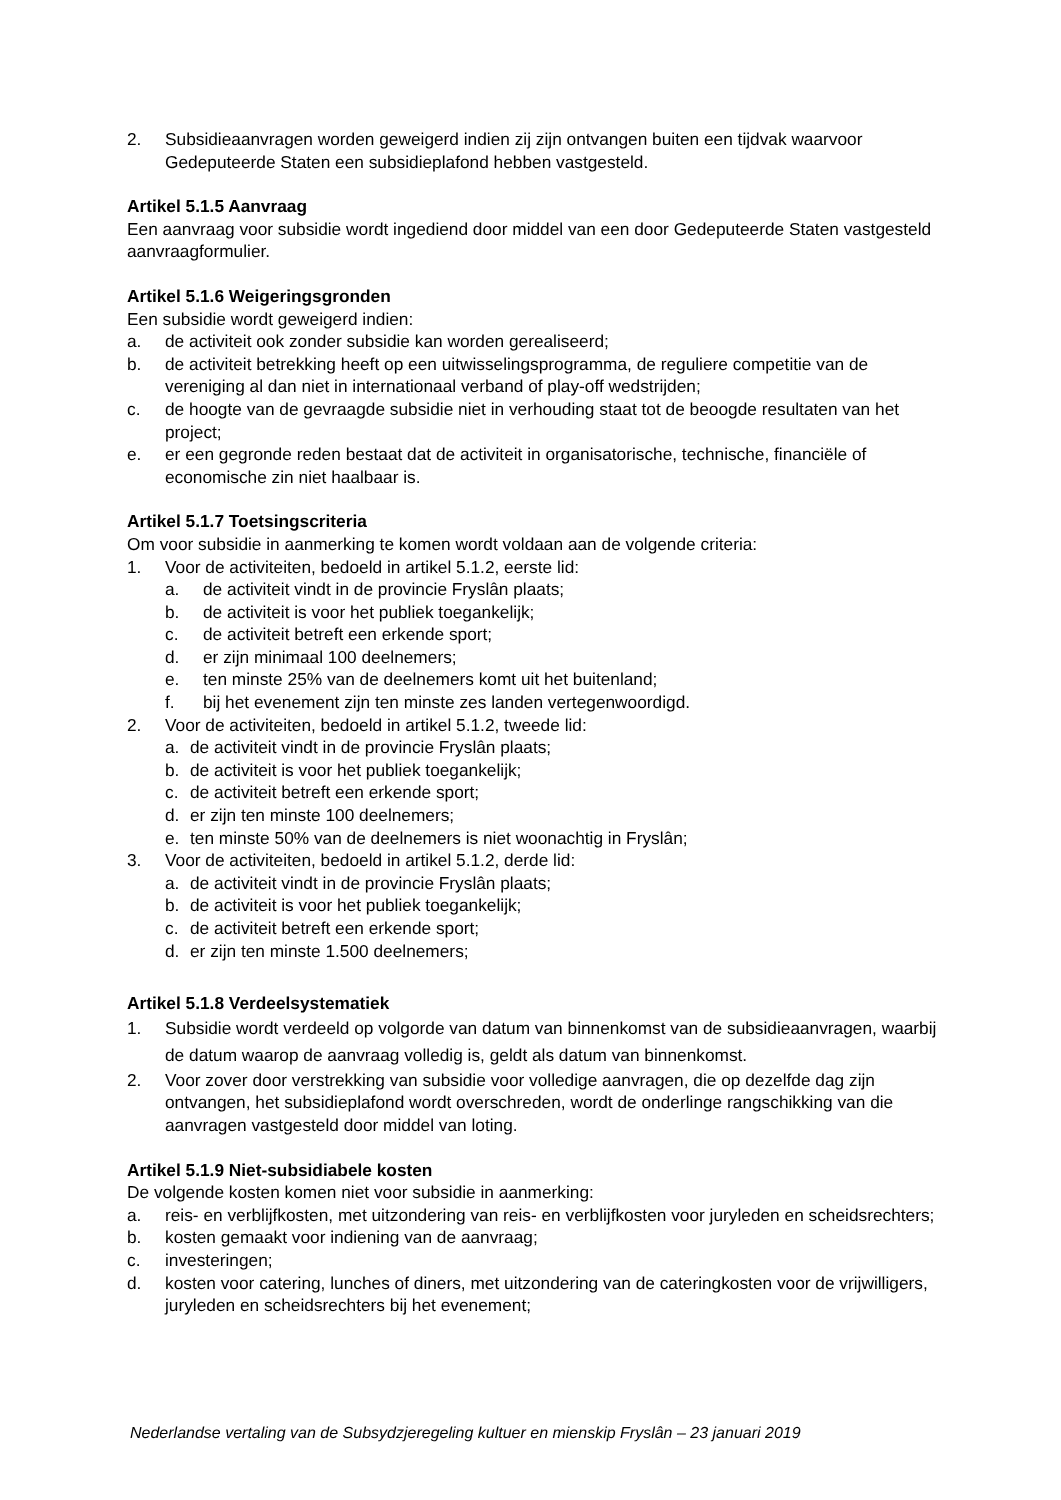2. Subsidieaanvragen worden geweigerd indien zij zijn ontvangen buiten een tijdvak waarvoor Gedeputeerde Staten een subsidieplafond hebben vastgesteld.
Artikel 5.1.5 Aanvraag
Een aanvraag voor subsidie wordt ingediend door middel van een door Gedeputeerde Staten vastgesteld aanvraagformulier.
Artikel 5.1.6 Weigeringsgronden
Een subsidie wordt geweigerd indien:
a. de activiteit ook zonder subsidie kan worden gerealiseerd;
b. de activiteit betrekking heeft op een uitwisselingsprogramma, de reguliere competitie van de vereniging al dan niet in internationaal verband of play-off wedstrijden;
c. de hoogte van de gevraagde subsidie niet in verhouding staat tot de beoogde resultaten van het project;
e. er een gegronde reden bestaat dat de activiteit in organisatorische, technische, financiële of economische zin niet haalbaar is.
Artikel 5.1.7 Toetsingscriteria
Om voor subsidie in aanmerking te komen wordt voldaan aan de volgende criteria:
1. Voor de activiteiten, bedoeld in artikel 5.1.2, eerste lid:
a. de activiteit vindt in de provincie Fryslân plaats;
b. de activiteit is voor het publiek toegankelijk;
c. de activiteit betreft een erkende sport;
d. er zijn minimaal 100 deelnemers;
e. ten minste 25% van de deelnemers komt uit het buitenland;
f. bij het evenement zijn ten minste zes landen vertegenwoordigd.
2. Voor de activiteiten, bedoeld in artikel 5.1.2, tweede lid:
a. de activiteit vindt in de provincie Fryslân plaats;
b. de activiteit is voor het publiek toegankelijk;
c. de activiteit betreft een erkende sport;
d. er zijn ten minste 100 deelnemers;
e. ten minste 50% van de deelnemers is niet woonachtig in Fryslân;
3. Voor de activiteiten, bedoeld in artikel 5.1.2, derde lid:
a. de activiteit vindt in de provincie Fryslân plaats;
b. de activiteit is voor het publiek toegankelijk;
c. de activiteit betreft een erkende sport;
d. er zijn ten minste 1.500 deelnemers;
Artikel 5.1.8 Verdeelsystematiek
1. Subsidie wordt verdeeld op volgorde van datum van binnenkomst van de subsidieaanvragen, waarbij de datum waarop de aanvraag volledig is, geldt als datum van binnenkomst.
2. Voor zover door verstrekking van subsidie voor volledige aanvragen, die op dezelfde dag zijn ontvangen, het subsidieplafond wordt overschreden, wordt de onderlinge rangschikking van die aanvragen vastgesteld door middel van loting.
Artikel 5.1.9 Niet-subsidiabele kosten
De volgende kosten komen niet voor subsidie in aanmerking:
a. reis- en verblijfkosten, met uitzondering van reis- en verblijfkosten voor juryleden en scheidsrechters;
b. kosten gemaakt voor indiening van de aanvraag;
c. investeringen;
d. kosten voor catering, lunches of diners, met uitzondering van de cateringkosten voor de vrijwilligers, juryleden en scheidsrechters bij het evenement;
Nederlandse vertaling van de Subsydzjeregeling kultuer en mienskip Fryslân – 23 januari 2019